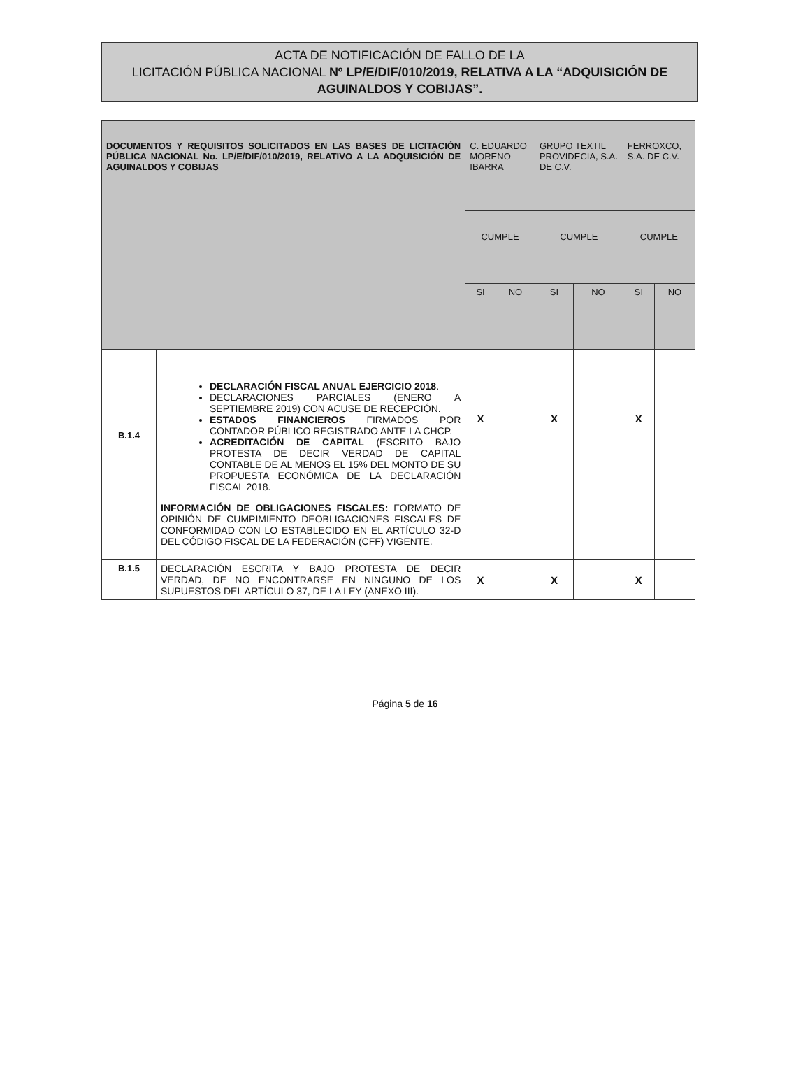ACTA DE NOTIFICACIÓN DE FALLO DE LA
LICITACIÓN PÚBLICA NACIONAL Nº LP/E/DIF/010/2019, RELATIVA A LA “ADQUISICIÓN DE AGUINALDOS Y COBIJAS”.
| DOCUMENTOS Y REQUISITOS SOLICITADOS EN LAS BASES DE LICITACIÓN PÚBLICA NACIONAL No. LP/E/DIF/010/2019, RELATIVO A LA ADQUISICIÓN DE AGUINALDOS Y COBIJAS | | C. EDUARDO MORENO IBARRA | | GRUPO TEXTIL PROVIDECIA, S.A. DE C.V. | | FERROXCO, S.A. DE C.V. | |
| --- | --- | --- | --- | --- | --- | --- | --- |
| | | CUMPLE | | CUMPLE | | CUMPLE | |
| | | SI | NO | SI | NO | SI | NO |
| B.1.4 | DECLARACIÓN FISCAL ANUAL EJERCICIO 2018 . DECLARACIONES PARCIALES (ENERO A SEPTIEMBRE 2019) CON ACUSE DE RECEPCIÓN. ESTADOS FINANCIEROS FIRMADOS POR CONTADOR PÚBLICO REGISTRADO ANTE LA CHCP. ACREDITACIÓN DE CAPITAL (ESCRITO BAJO PROTESTA DE DECIR VERDAD DE CAPITAL CONTABLE DE AL MENOS EL 15% DEL MONTO DE SU PROPUESTA ECONÓMICA DE LA DECLARACIÓN FISCAL 2018. INFORMACIÓN DE OBLIGACIONES FISCALES: FORMATO DE OPINIÓN DE CUMPIMIENTO DEOBLIGACIONES FISCALES DE CONFORMIDAD CON LO ESTABLECIDO EN EL ARTÍCULO 32-D DEL CÓDIGO FISCAL DE LA FEDERACIÓN (CFF) VIGENTE. | X | | X | | X | |
| B.1.5 | DECLARACIÓN ESCRITA Y BAJO PROTESTA DE DECIR VERDAD, DE NO ENCONTRARSE EN NINGUNO DE LOS SUPUESTOS DEL ARTÍCULO 37, DE LA LEY (ANEXO III). | X | | X | | X | |
Página 5 de 16